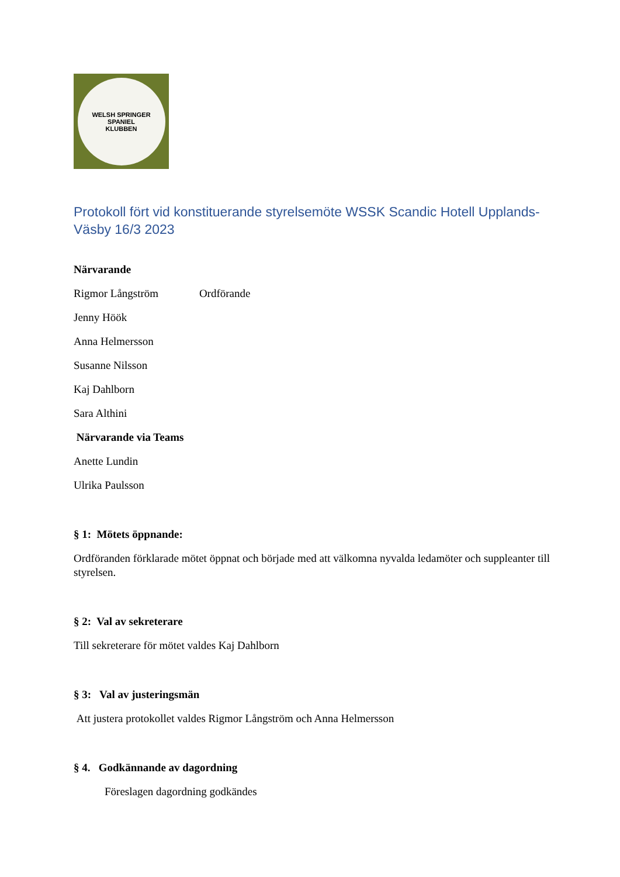WELSH SPRINGER SPANIEL
KLUBBEN
Protokoll fört vid konstituerande styrelsemöte WSSK Scandic Hotell Upplands-Väsby 16/3 2023
Närvarande
Rigmor Långström Ordförande
Jenny Höök
Anna Helmersson
Susanne Nilsson
Kaj Dahlborn
Sara Althini
Närvarande via Teams
Anette Lundin
Ulrika Paulsson
§ 1: Mötets öppnande:
Ordföranden förklarade mötet öppnat och började med att välkomna nyvalda ledamöter och suppleanter till styrelsen.
§ 2: Val av sekreterare
Till sekreterare för mötet valdes Kaj Dahlborn
§ 3: Val av justeringsmän
Att justera protokollet valdes Rigmor Långström och Anna Helmersson
§ 4. Godkännande av dagordning
Föreslagen dagordning godkändes